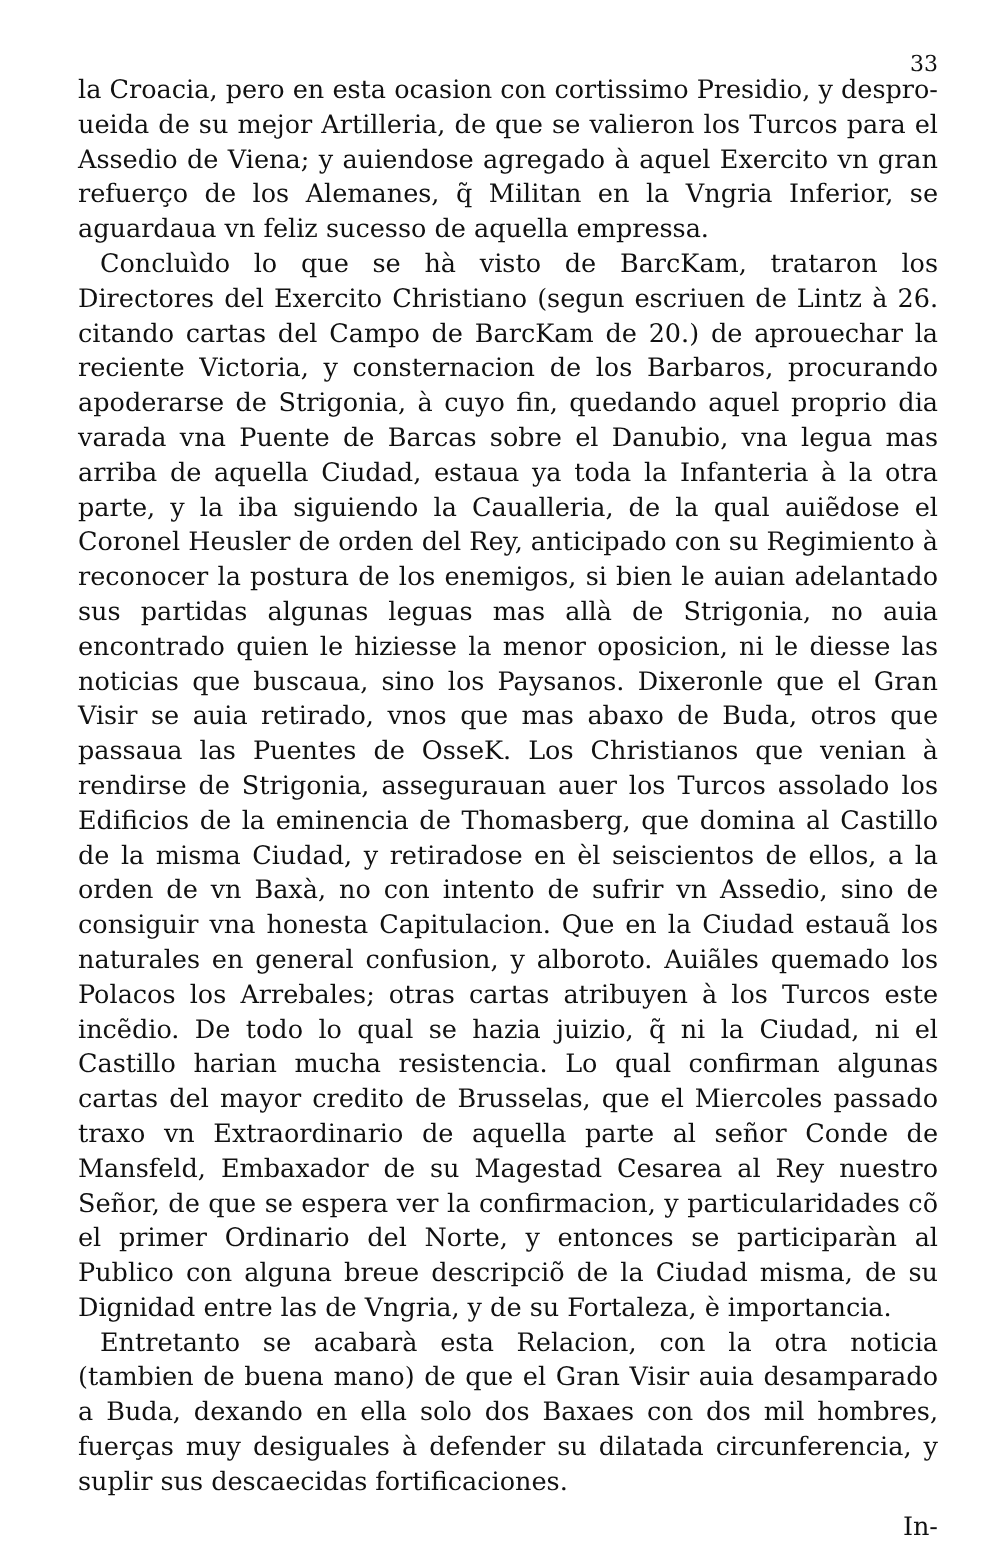33
la Croacia, pero en esta ocasion con cortissimo Presidio, y despro-ueida de su mejor Artilleria, de que se valieron los Turcos para el Assedio de Viena; y auiendose agregado à aquel Exercito vn gran refuerço de los Alemanes, q̃ Militan en la Vngria Inferior, se aguardaua vn feliz sucesso de aquella empressa.
Concluìdo lo que se hà visto de BarcKam, trataron los Directores del Exercito Christiano (segun escriuen de Lintz à 26. citando cartas del Campo de BarcKam de 20.) de aprouechar la reciente Victoria, y consternacion de los Barbaros, procurando apoderarse de Strigonia, à cuyo fin, quedando aquel proprio dia varada vna Puente de Barcas sobre el Danubio, vna legua mas arriba de aquella Ciudad, estaua ya toda la Infanteria à la otra parte, y la iba siguiendo la Caualleria, de la qual auiẽdose el Coronel Heusler de orden del Rey, anticipado con su Regimiento à reconocer la postura de los enemigos, si bien le auian adelantado sus partidas algunas leguas mas allà de Strigonia, no auia encontrado quien le hiziesse la menor oposicion, ni le diesse las noticias que buscaua, sino los Paysanos. Dixeronle que el Gran Visir se auia retirado, vnos que mas abaxo de Buda, otros que passaua las Puentes de OsseK. Los Christianos que venian à rendirse de Strigonia, assegurauan auer los Turcos assolado los Edificios de la eminencia de Thomasberg, que domina al Castillo de la misma Ciudad, y retiradose en èl seiscientos de ellos, a la orden de vn Baxà, no con intento de sufrir vn Assedio, sino de consiguir vna honesta Capitulacion. Que en la Ciudad estauã los naturales en general confusion, y alboroto. Auiãles quemado los Polacos los Arrebales; otras cartas atribuyen à los Turcos este incẽdio. De todo lo qual se hazia juizio, q̃ ni la Ciudad, ni el Castillo harian mucha resistencia. Lo qual confirman algunas cartas del mayor credito de Brusselas, que el Miercoles passado traxo vn Extraordinario de aquella parte al señor Conde de Mansfeld, Embaxador de su Magestad Cesarea al Rey nuestro Señor, de que se espera ver la confirmacion, y particularidades cõ el primer Ordinario del Norte, y entonces se participaràn al Publico con alguna breue descripciõ de la Ciudad misma, de su Dignidad entre las de Vngria, y de su Fortaleza, è importancia.
Entretanto se acabarà esta Relacion, con la otra noticia (tambien de buena mano) de que el Gran Visir auia desamparado a Buda, dexando en ella solo dos Baxaes con dos mil hombres, fuerças muy desiguales à defender su dilatada circunferencia, y suplir sus descaecidas fortificaciones.
In-